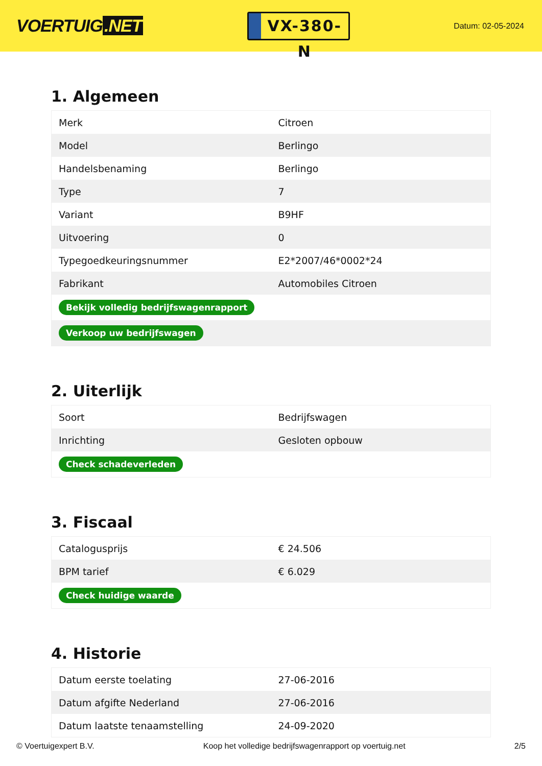VOERTUIG.NET
VX-380-N
Datum: 02-05-2024
1. Algemeen
| Merk | Citroen |
| Model | Berlingo |
| Handelsbenaming | Berlingo |
| Type | 7 |
| Variant | B9HF |
| Uitvoering | 0 |
| Typegoedkeuringsnummer | E2*2007/46*0002*24 |
| Fabrikant | Automobiles Citroen |
| Bekijk volledig bedrijfswagenrapport | |
| Verkoop uw bedrijfswagen | |
2. Uiterlijk
| Soort | Bedrijfswagen |
| Inrichting | Gesloten opbouw |
| Check schadeverleden | |
3. Fiscaal
| Catalogusprijs | € 24.506 |
| BPM tarief | € 6.029 |
| Check huidige waarde | |
4. Historie
| Datum eerste toelating | 27-06-2016 |
| Datum afgifte Nederland | 27-06-2016 |
| Datum laatste tenaamstelling | 24-09-2020 |
© Voertuigexpert B.V. Koop het volledige bedrijfswagenrapport op voertuig.net 2/5